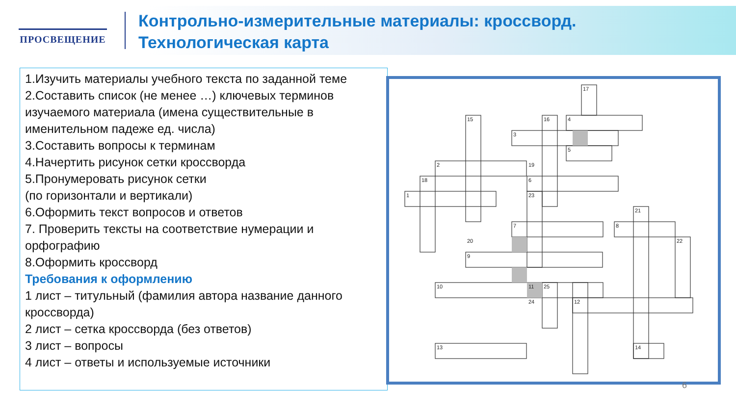ПРОСВЕЩЕНИЕ
Контрольно-измерительные материалы: кроссворд.
Технологическая карта
1.Изучить материалы учебного текста по заданной теме
2.Составить список (не менее …) ключевых терминов изучаемого материала (имена существительные в именительном падеже ед. числа)
3.Составить вопросы к терминам
4.Начертить рисунок сетки кроссворда
5.Пронумеровать рисунок сетки
(по горизонтали и вертикали)
6.Оформить текст вопросов и ответов
7. Проверить тексты на соответствие нумерации и орфографию
8.Оформить кроссворд
Требования к оформлению
1 лист – титульный (фамилия автора название данного кроссворда)
2 лист – сетка кроссворда (без ответов)
3 лист – вопросы
4 лист – ответы и используемые источники
17
15
16
4
3
5
2
19
18
6
1
23
21
7
8
20
22
9
10
11
25
24
12
13
14
6